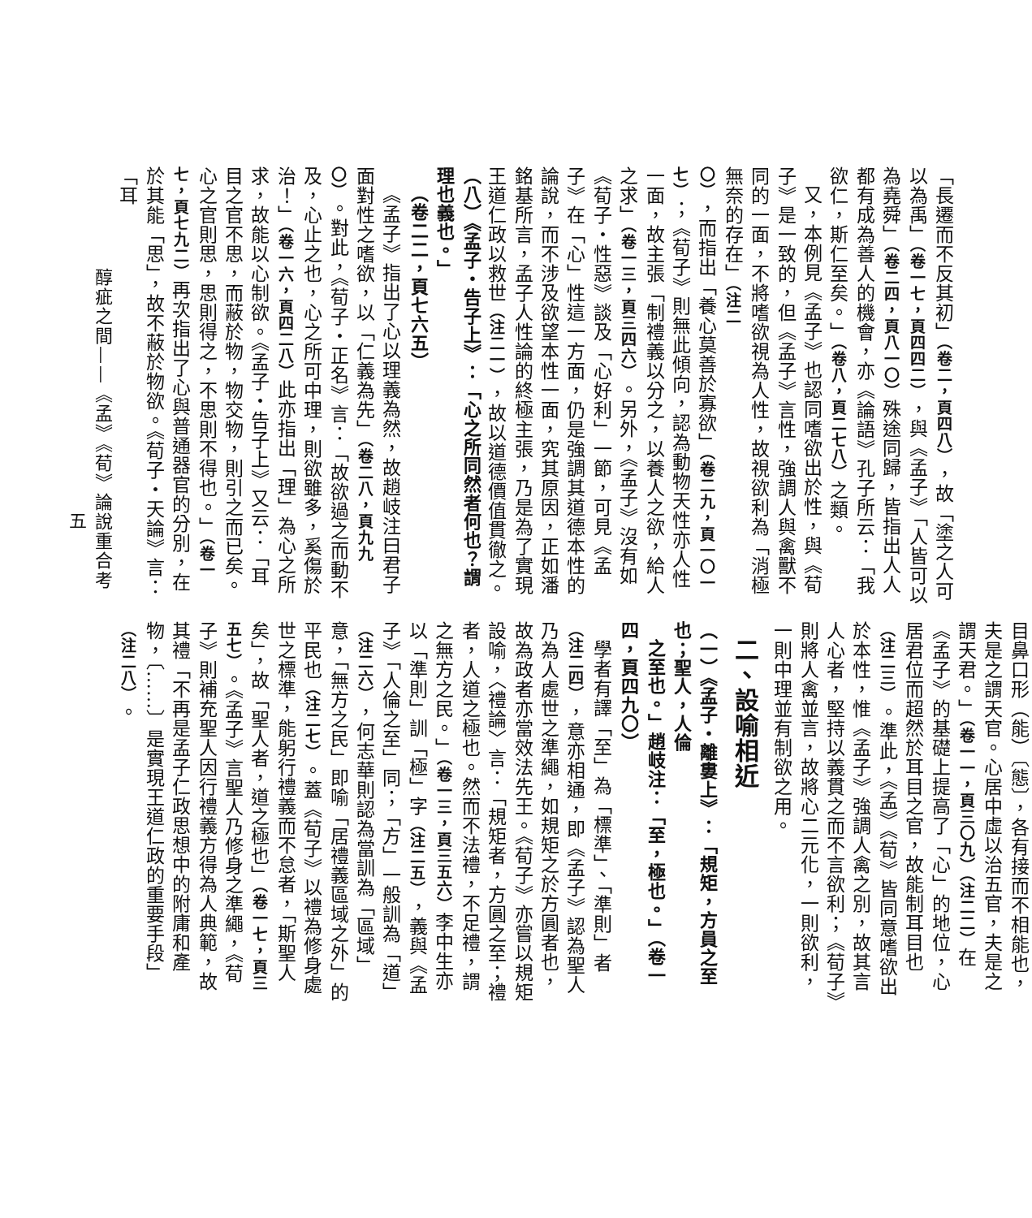「長遷而不反其初」（卷二，頁四八），故「塗之人可以為禹」（卷一七，頁四四二），與《孟子》「人皆可以為堯舜」（卷二四，頁八一〇）殊途同歸，皆指出人人都有成為善人的機會，亦《論語》孔子所云：「我欲仁，斯仁至矣。」（卷八，頁二七八）之類。
又，本例見《孟子》也認同嗜欲出於性，與《荀子》是一致的，但《孟子》言性，強調人與禽獸不同的一面，不將嗜欲視為人性，故視欲利為「消極無奈的存在」（注二〇），而指出「養心莫善於寡欲」（卷二九，頁一〇一七）；《荀子》則無此傾向，認為動物天性亦人性一面，故主張「制禮義以分之，以養人之欲，給人之求」（卷一三，頁三四六）。另外，《孟子》沒有如《荀子・性惡》談及「心好利」一節，可見《孟子》在「心」性這一方面，仍是強調其道德本性的論說，而不涉及欲望本性一面，究其原因，正如潘銘基所言，孟子人性論的終極主張，乃是為了實現王道仁政以救世（注二一），故以道德價值貫徹之。
（八）《孟子・告子上》：「心之所同然者何也？謂理也義也。」
（卷二二，頁七六五）
《孟子》指出了心以理義為然，故趙岐注曰君子面對性之嗜欲，以「仁義為先」（卷二八，頁九九〇）。對此，《荀子・正名》言：「故欲過之而動不及，心止之也，心之所可中理，則欲雖多，奚傷於治！」（卷一六，頁四二八）此亦指出「理」為心之所求，故能以心制欲。《孟子・告子上》又云：「耳目之官不思，而蔽於物，物交物，則引之而已矣。心之官則思，思則得之，不思則不得也。」（卷一七，頁七九二）再次指出了心與普通器官的分別，在於其能「思」，故不蔽於物欲。《荀子・天論》言：「耳
目鼻口形（能）〔態〕，各有接而不相能也，夫是之謂天官。心居中虛以治五官，夫是之謂天君。」（卷一一，頁三〇九）（注二二）在《孟子》的基礎上提高了「心」的地位，心居君位而超然於耳目之官，故能制耳目也（注二三）。準此，《孟》《荀》皆同意嗜欲出於本性，惟《孟子》強調人禽之別，故其言人心者，堅持以義貫之而不言欲利；《荀子》則將人禽並言，故將心二元化，一則欲利，一則中理並有制欲之用。
二、設喻相近
（一）《孟子・離婁上》：「規矩，方員之至也；聖人，人倫
之至也。」趙岐注：「至，極也。」（卷一四，頁四九〇）
學者有譯「至」為「標準」、「準則」者（注二四），意亦相通，即《孟子》認為聖人乃為人處世之準繩，如規矩之於方圓者也，故為政者亦當效法先王。《荀子》亦嘗以規矩設喻，〈禮論〉言：「規矩者，方圓之至；禮者，人道之極也。然而不法禮，不足禮，謂之無方之民。」（卷一三，頁三五六）李中生亦以「準則」訓「極」字（注二五），義與《孟子》「人倫之至」同；「方」一般訓為「道」（注二六），何志華則認為當訓為「區域」意，「無方之民」即喻「居禮義區域之外」的平民也（注二七）。蓋《荀子》以禮為修身處世之標準，能躬行禮義而不怠者，「斯聖人矣」，故「聖人者，道之極也」（卷一七，頁三五七）。《孟子》言聖人乃修身之準繩，《荀子》則補充聖人因行禮義方得為人典範，故其禮「不再是孟子仁政思想中的附庸和產物，〔……〕是實現王道仁政的重要手段」（注二八）。
醇疵之間——《孟》《荀》論說重合考
五